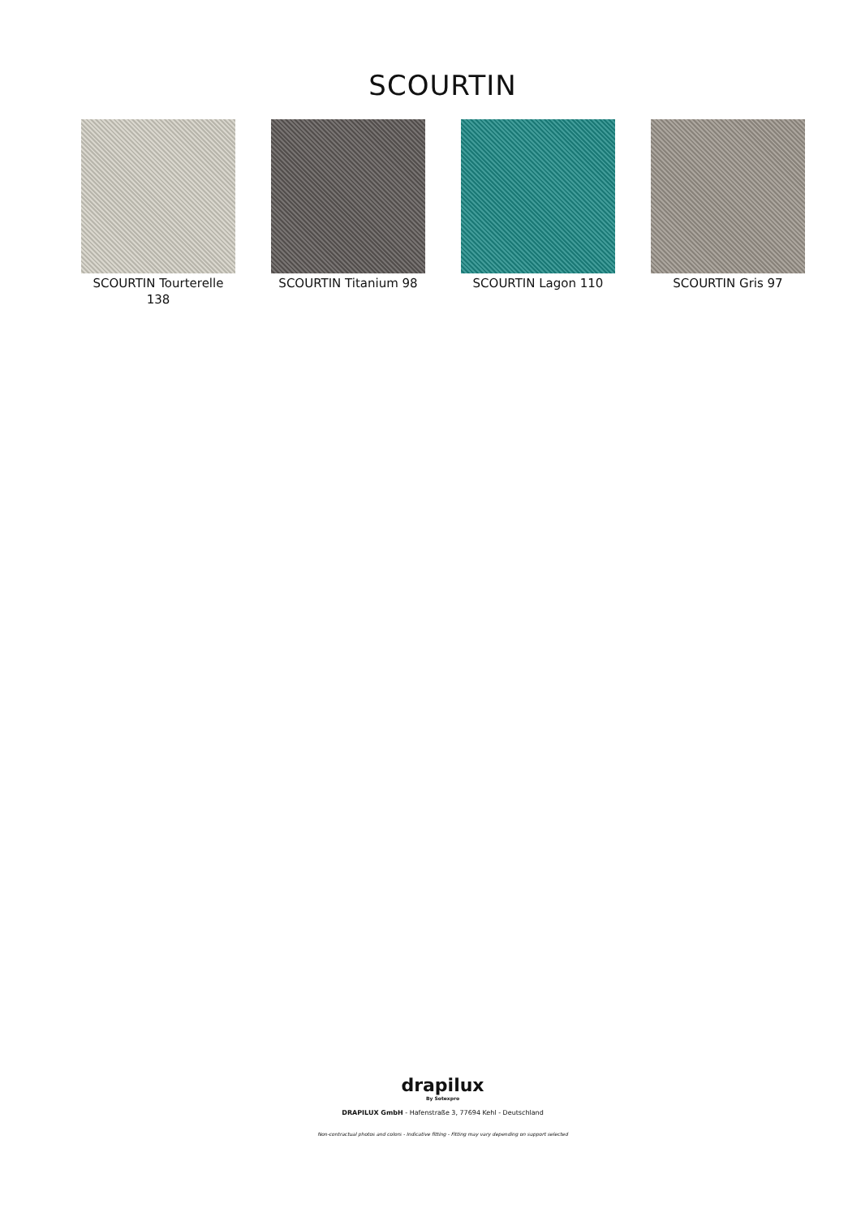SCOURTIN
SCOURTIN Tourterelle 138
SCOURTIN Titanium 98 SCOURTIN Lagon 110 SCOURTIN Gris 97
drapilux
By Sotexpro
DRAPILUX GmbH - Hafenstraße 3, 77694 Kehl - Deutschland
Non-contractual photos and colors - Indicative fitting - Fitting may vary depending on support selected